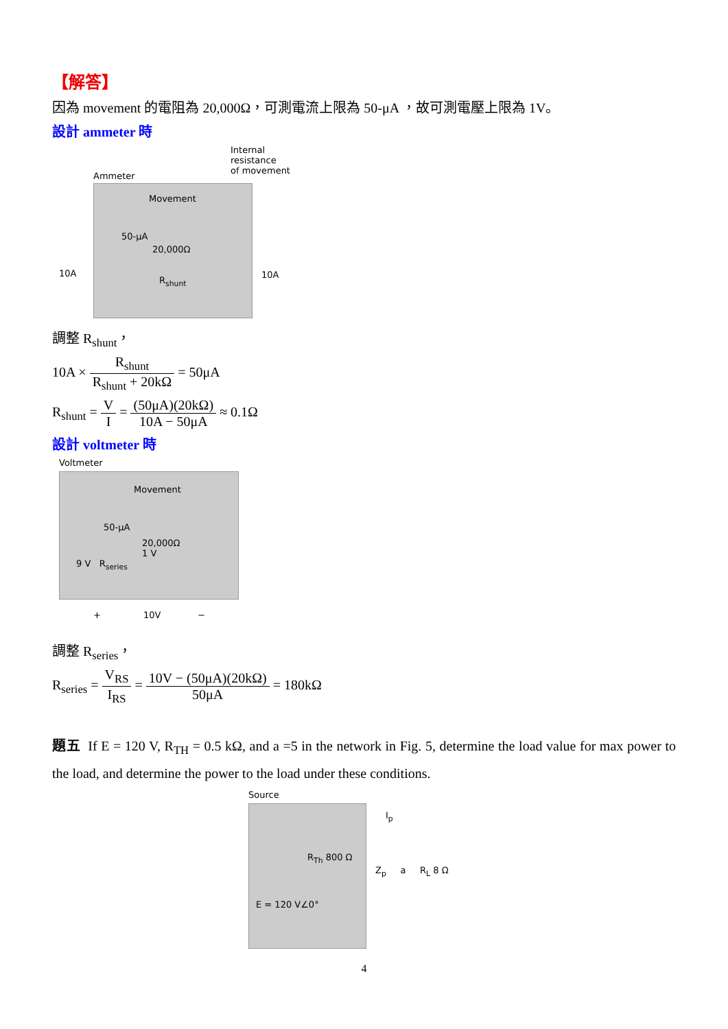【解答】
因為 movement 的電阻為 20,000Ω，可測電流上限為 50-μA ，故可測電壓上限為 1V。
設計 ammeter 時
Internal
resistance
of movement
Ammeter
Movement
50-μA
20,000Ω
R<sub>shunt</sub>
10A 10A
調整 R<sub>shunt</sub>，
10A × R<sub>shunt</sub> R<sub>shunt</sub> + 20kΩ = 50μA
R<sub>shunt</sub> = V I = (50μA)(20kΩ) 10A − 50μA ≈ 0.1Ω
設計 voltmeter 時
Voltmeter
Movement
50-μA
20,000Ω
1 V
9 V R<sub>series</sub>
+ 10V −
調整 R<sub>series</sub>，
R<sub>series</sub> = V<sub>RS</sub> I<sub>RS</sub> = 10V − (50μA)(20kΩ) 50μA = 180kΩ
題五 If E = 120 V, R<sub>TH</sub> = 0.5 kΩ, and a =5 in the network in Fig. 5, determine the load value for max power to the load, and determine the power to the load under these conditions.
Source
R<sub>Th</sub> 800 Ω
E = 120 V∠0°
I<sub>p</sub>
Z<sub>p</sub> a R<sub>L</sub> 8 Ω
4